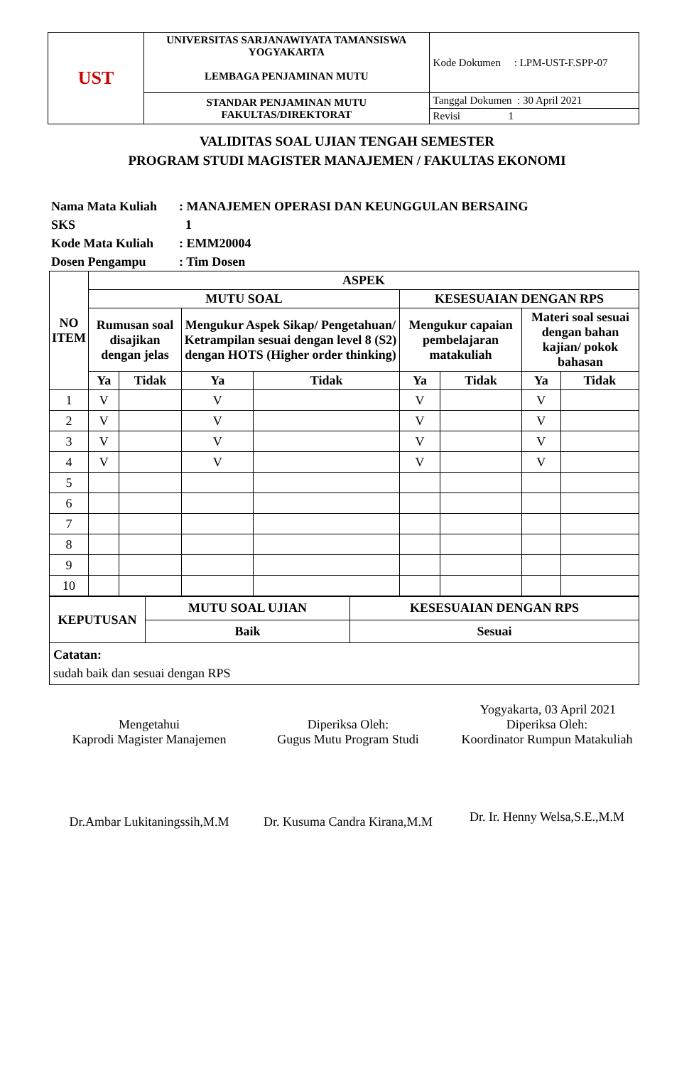| UST | UNIVERSITAS SARJANAWIYATA TAMANSISWA YOGYAKARTA LEMBAGA PENJAMINAN MUTU | Kode Dokumen : LPM-UST-F.SPP-07 |
| | STANDAR PENJAMINAN MUTU FAKULTAS/DIREKTORAT | Tanggal Dokumen : 30 April 2021 |
| | | Revisi 1 |
VALIDITAS SOAL UJIAN TENGAH SEMESTER
PROGRAM STUDI MAGISTER MANAJEMEN / FAKULTAS EKONOMI
Nama Mata Kuliah: MANAJEMEN OPERASI DAN KEUNGGULAN BERSAING
SKS 1
Kode Mata Kuliah: EMM20004
Dosen Pengampu: Tim Dosen
| NO ITEM | ASPEK | | | | | | | |
| --- | --- | --- | --- | --- | --- | --- | --- | --- |
| | MUTU SOAL | | | | KESESUAIAN DENGAN RPS | | | |
| | Rumusan soal disajikan dengan jelas | | Mengukur Aspek Sikap/ Pengetahuan/ Ketrampilan sesuai dengan level 8 (S2) dengan HOTS (Higher order thinking) | | Mengukur capaian pembelajaran matakuliah | | Materi soal sesuai dengan bahan kajian/ pokok bahasan | |
| | Ya | Tidak | Ya | Tidak | Ya | Tidak | Ya | Tidak |
| 1 | V | | V | | V | | V | |
| 2 | V | | V | | V | | V | |
| 3 | V | | V | | V | | V | |
| 4 | V | | V | | V | | V | |
| 5 | | | | | | | | |
| 6 | | | | | | | | |
| 7 | | | | | | | | |
| 8 | | | | | | | | |
| 9 | | | | | | | | |
| 10 | | | | | | | | |
| KEPUTUSAN | MUTU SOAL UJIAN | KESESUAIAN DENGAN RPS |
| --- | --- | --- |
| | Baik | Sesuai |
| Catatan: sudah baik dan sesuai dengan RPS | | |
Yogyakarta, 03 April 2021
Mengetahui
Kaprodi Magister Manajemen
Dr.Ambar Lukitaningssih,M.M
Diperiksa Oleh:
Gugus Mutu Program Studi
Dr. Kusuma Candra Kirana,M.M
Diperiksa Oleh:
Koordinator Rumpun Matakuliah
Dr. Ir. Henny Welsa,S.E.,M.M